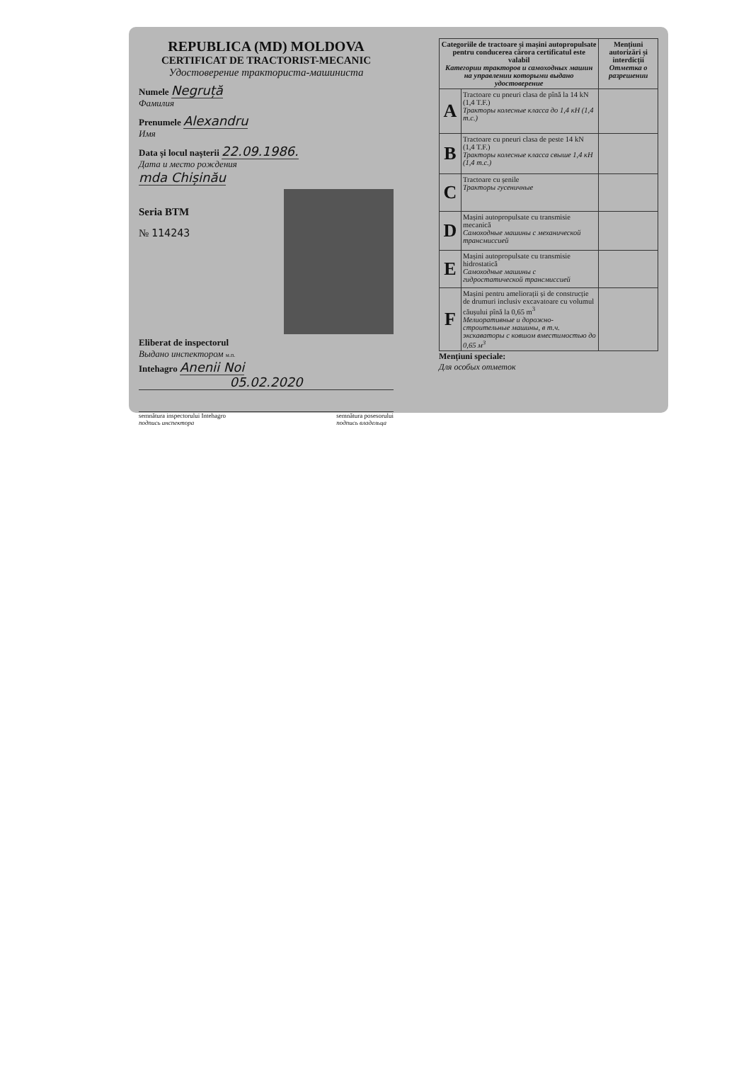REPUBLICA (MD) MOLDOVA
CERTIFICAT DE TRACTORIST-MECANIC
Удостоверение тракториста-машиниста
Numele Negruță
Фамилия
Prenumele Alexandru
Имя
Data și locul nașterii 22.09.1986.
Дата и место рождения
mda Chișinău
Seria BTM
№ 114243
Eliberat de inspectorul
Выдано инспектором м.п.
Intehagro Anenii Noi
05.02.2020
semnătura inspectorului Intehagro
подпись инспектора semnătura posesorului
подпись владельца
| Categoriile de tractoare și mașini autopropulsate pentru conducerea cărora certificatul este valabil Категории тракторов и самоходных машин на управлении которыми выдано удостоверение | | Mențiuni autorizări și interdicții Отметка о разрешении |
| --- | --- | --- |
| A | Tractoare cu pneuri clasa de pînă la 14 kN (1,4 T.F.) Тракторы колесные класса до 1,4 кН (1,4 т.с.) | |
| B | Tractoare cu pneuri clasa de peste 14 kN (1,4 T.F.) Тракторы колесные класса свыше 1,4 кН (1,4 т.с.) | |
| C | Tractoare cu șenile Тракторы гусеничные | |
| D | Mașini autopropulsate cu transmisie mecanică Самоходные машины с механической трансмиссией | |
| E | Mașini autopropulsate cu transmisie hidrostatică Самоходные машины с гидростатической трансмиссией | |
| F | Mașini pentru ameliorații și de construcție de drumuri inclusiv excavatoare cu volumul căușului pînă la 0,65 m<sup>3</sup> Мелиоративные и дорожно-строительные машины, в т.ч. экскаваторы с ковшом вместимостью до 0,65 м<sup>3</sup> | |
Mențiuni speciale:
Для особых отметок